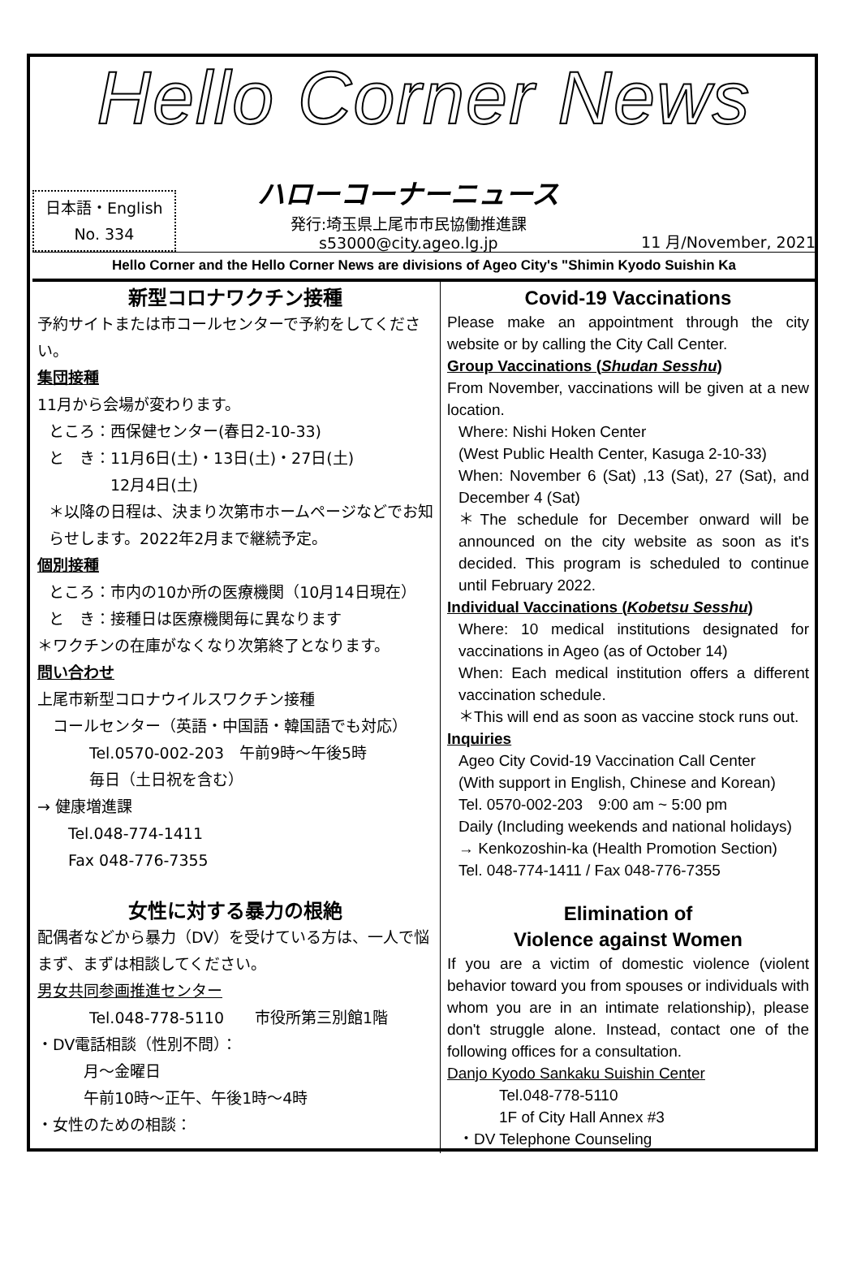Hello Corner News
日本語・English
No. 334
ハローコーナーニュース
発行:埼玉県上尾市市民協働推進課
s53000@city.ageo.lg.jp
11 月/November, 2021
Hello Corner and the Hello Corner News are divisions of Ageo City's "Shimin Kyodo Suishin Ka
新型コロナワクチン接種
予約サイトまたは市コールセンターで予約をしてください。
集団接種
11月から会場が変わります。
ところ：西保健センター(春日2-10-33)
と　き：11月6日(土)・13日(土)・27日(土)
　　　　12月4日(土)
＊以降の日程は、決まり次第市ホームページなどでお知らせします。2022年2月まで継続予定。
個別接種
ところ：市内の10か所の医療機関（10月14日現在）
と　き：接種日は医療機関毎に異なります
＊ワクチンの在庫がなくなり次第終了となります。
問い合わせ
上尾市新型コロナウイルスワクチン接種
　コールセンター（英語・中国語・韓国語でも対応）
Tel.0570-002-203　午前9時～午後5時
毎日（土日祝を含む）
→ 健康増進課
　　Tel.048-774-1411
　　Fax 048-776-7355
女性に対する暴力の根絶
配偶者などから暴力（DV）を受けている方は、一人で悩まず、まずは相談してください。
男女共同参画推進センター
Tel.048-778-5110　　市役所第三別館1階
・DV電話相談（性別不問）：
　　　月～金曜日
　　　午前10時～正午、午後1時～4時
・女性のための相談：
Covid-19 Vaccinations
Please make an appointment through the city website or by calling the City Call Center.
Group Vaccinations (Shudan Sesshu)
From November, vaccinations will be given at a new location.
Where: Nishi Hoken Center
(West Public Health Center, Kasuga 2-10-33)
When: November 6 (Sat) ,13 (Sat), 27 (Sat), and December 4 (Sat)
＊The schedule for December onward will be announced on the city website as soon as it's decided. This program is scheduled to continue until February 2022.
Individual Vaccinations (Kobetsu Sesshu)
Where: 10 medical institutions designated for vaccinations in Ageo (as of October 14)
When: Each medical institution offers a different vaccination schedule.
＊This will end as soon as vaccine stock runs out.
Inquiries
Ageo City Covid-19 Vaccination Call Center
(With support in English, Chinese and Korean)
Tel. 0570-002-203　9:00 am ~ 5:00 pm
Daily (Including weekends and national holidays)
→ Kenkozoshin-ka (Health Promotion Section)
Tel. 048-774-1411 / Fax 048-776-7355
Elimination of
Violence against Women
If you are a victim of domestic violence (violent behavior toward you from spouses or individuals with whom you are in an intimate relationship), please don't struggle alone. Instead, contact one of the following offices for a consultation.
Danjo Kyodo Sankaku Suishin Center
Tel.048-778-5110
1F of City Hall Annex #3
・DV Telephone Counseling